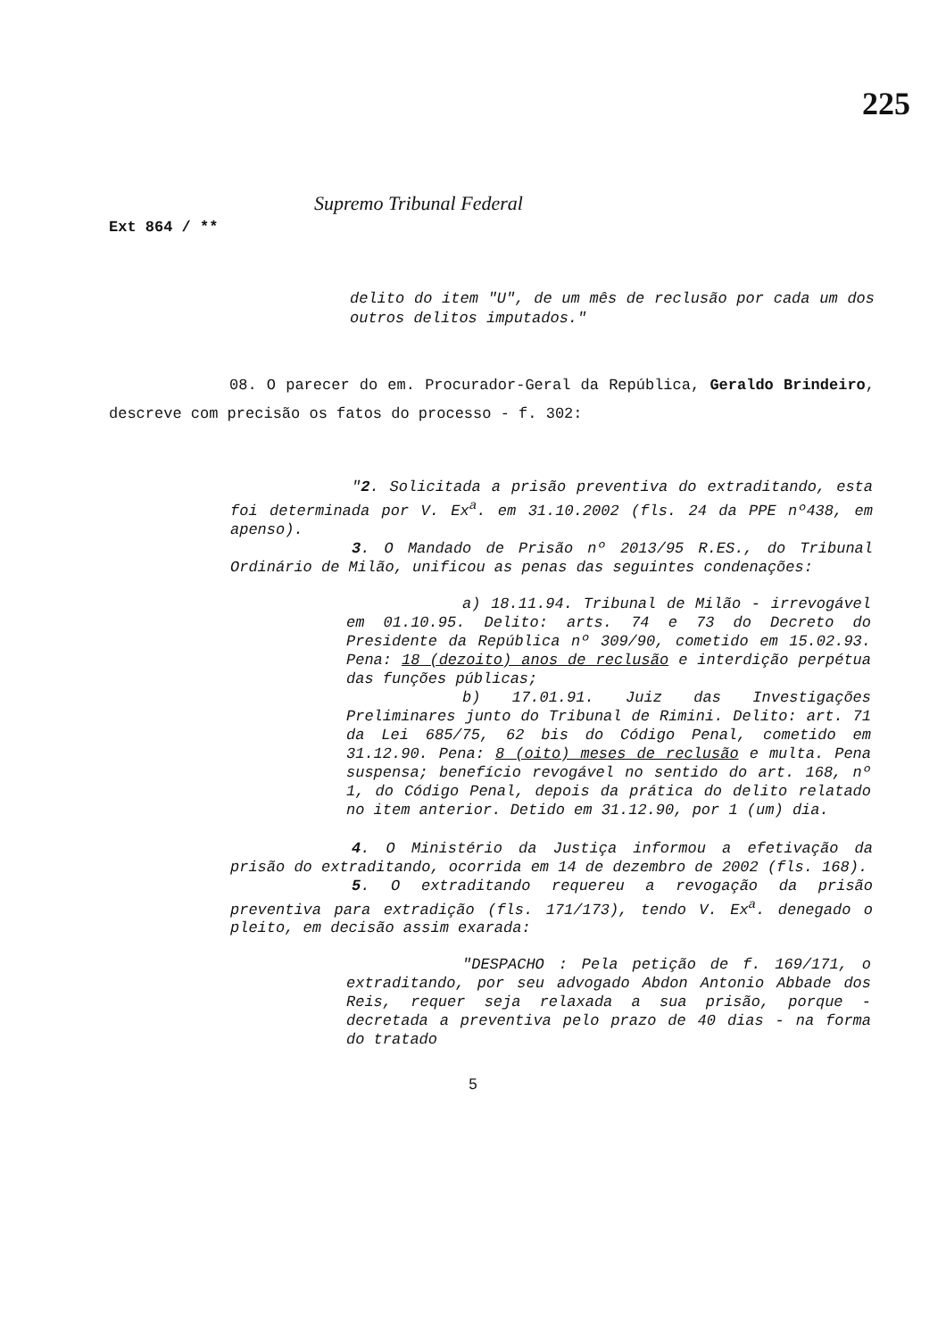225
Ext 864 / **
Supremo Tribunal Federal
delito do item "U", de um mês de reclusão por cada um dos outros delitos imputados."
08. O parecer do em. Procurador-Geral da República, Geraldo Brindeiro, descreve com precisão os fatos do processo - f. 302:
"2. Solicitada a prisão preventiva do extraditando, esta foi determinada por V. Ex<sup>a</sup>. em 31.10.2002 (fls. 24 da PPE nº438, em apenso).
3. O Mandado de Prisão nº 2013/95 R.ES., do Tribunal Ordinário de Milão, unificou as penas das seguintes condenações:
a) 18.11.94. Tribunal de Milão - irrevogável em 01.10.95. Delito: arts. 74 e 73 do Decreto do Presidente da República nº 309/90, cometido em 15.02.93. Pena: 18 (dezoito) anos de reclusão e interdição perpétua das funções públicas;
b) 17.01.91. Juiz das Investigações Preliminares junto do Tribunal de Rimini. Delito: art. 71 da Lei 685/75, 62 bis do Código Penal, cometido em 31.12.90. Pena: 8 (oito) meses de reclusão e multa. Pena suspensa; benefício revogável no sentido do art. 168, nº 1, do Código Penal, depois da prática do delito relatado no item anterior. Detido em 31.12.90, por 1 (um) dia.
4. O Ministério da Justiça informou a efetivação da prisão do extraditando, ocorrida em 14 de dezembro de 2002 (fls. 168).
5. O extraditando requereu a revogação da prisão preventiva para extradição (fls. 171/173), tendo V. Ex<sup>a</sup>. denegado o pleito, em decisão assim exarada:
"DESPACHO : Pela petição de f. 169/171, o extraditando, por seu advogado Abdon Antonio Abbade dos Reis, requer seja relaxada a sua prisão, porque - decretada a preventiva pelo prazo de 40 dias - na forma do tratado
5